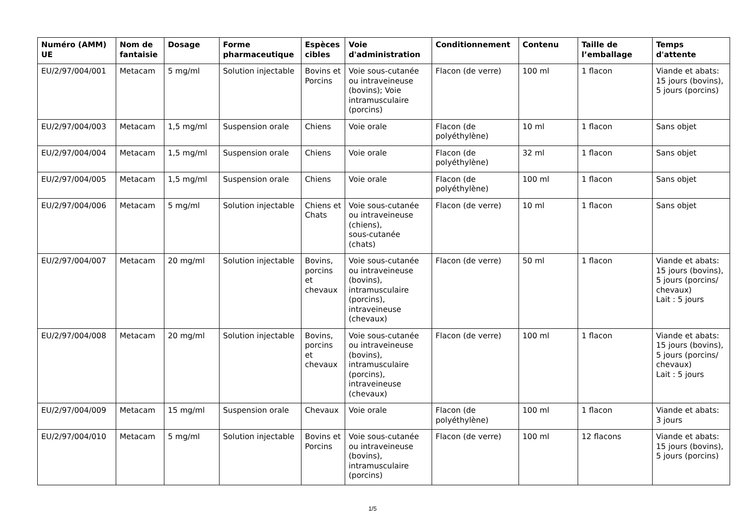| Numéro (AMM) UE | Nom de fantaisie | Dosage | Forme pharmaceutique | Espèces cibles | Voie d'administration | Conditionnement | Contenu | Taille de l’emballage | Temps d'attente |
| --- | --- | --- | --- | --- | --- | --- | --- | --- | --- |
| EU/2/97/004/001 | Metacam | 5 mg/ml | Solution injectable | Bovins et Porcins | Voie sous-cutanée ou intraveineuse (bovins); Voie intramusculaire (porcins) | Flacon (de verre) | 100 ml | 1 flacon | Viande et abats: 15 jours (bovins), 5 jours (porcins) |
| EU/2/97/004/003 | Metacam | 1,5 mg/ml | Suspension orale | Chiens | Voie orale | Flacon (de polyéthylène) | 10 ml | 1 flacon | Sans objet |
| EU/2/97/004/004 | Metacam | 1,5 mg/ml | Suspension orale | Chiens | Voie orale | Flacon (de polyéthylène) | 32 ml | 1 flacon | Sans objet |
| EU/2/97/004/005 | Metacam | 1,5 mg/ml | Suspension orale | Chiens | Voie orale | Flacon (de polyéthylène) | 100 ml | 1 flacon | Sans objet |
| EU/2/97/004/006 | Metacam | 5 mg/ml | Solution injectable | Chiens et Chats | Voie sous-cutanée ou intraveineuse (chiens), sous-cutanée (chats) | Flacon (de verre) | 10 ml | 1 flacon | Sans objet |
| EU/2/97/004/007 | Metacam | 20 mg/ml | Solution injectable | Bovins, porcins et chevaux | Voie sous-cutanée ou intraveineuse (bovins), intramusculaire (porcins), intraveineuse (chevaux) | Flacon (de verre) | 50 ml | 1 flacon | Viande et abats: 15 jours (bovins), 5 jours (porcins/ chevaux) Lait : 5 jours |
| EU/2/97/004/008 | Metacam | 20 mg/ml | Solution injectable | Bovins, porcins et chevaux | Voie sous-cutanée ou intraveineuse (bovins), intramusculaire (porcins), intraveineuse (chevaux) | Flacon (de verre) | 100 ml | 1 flacon | Viande et abats: 15 jours (bovins), 5 jours (porcins/ chevaux) Lait : 5 jours |
| EU/2/97/004/009 | Metacam | 15 mg/ml | Suspension orale | Chevaux | Voie orale | Flacon (de polyéthylène) | 100 ml | 1 flacon | Viande et abats: 3 jours |
| EU/2/97/004/010 | Metacam | 5 mg/ml | Solution injectable | Bovins et Porcins | Voie sous-cutanée ou intraveineuse (bovins), intramusculaire (porcins) | Flacon (de verre) | 100 ml | 12 flacons | Viande et abats: 15 jours (bovins), 5 jours (porcins) |
1/5